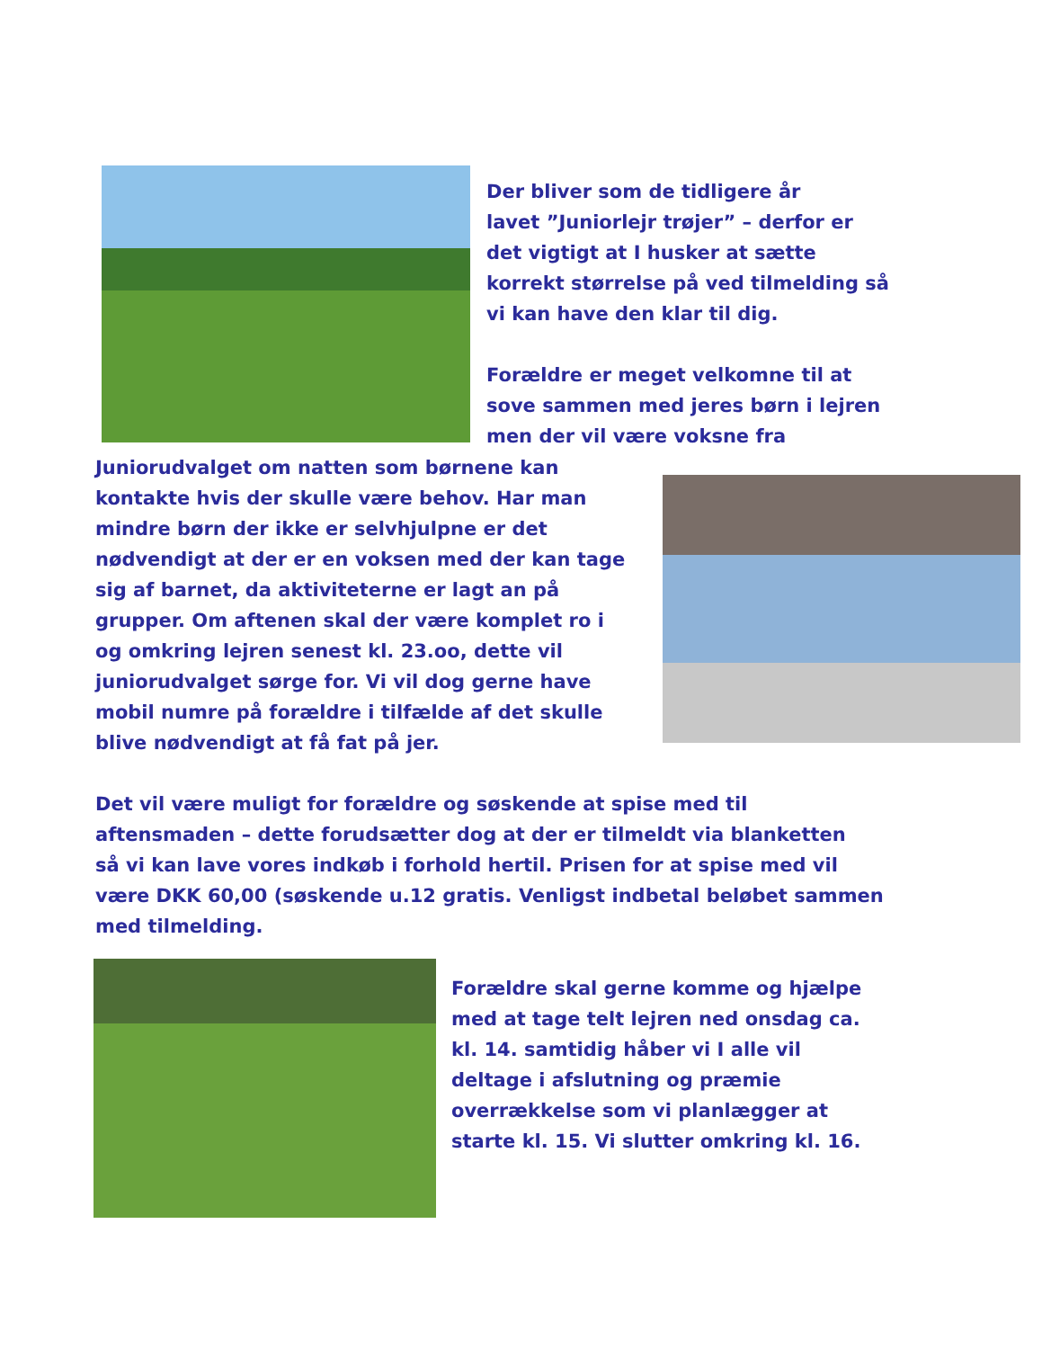Der bliver som de tidligere år
lavet ”Juniorlejr trøjer” – derfor er
det vigtigt at I husker at sætte
korrekt størrelse på ved tilmelding så
vi kan have den klar til dig.
Forældre er meget velkomne til at
sove sammen med jeres børn i lejren
men der vil være voksne fra
Juniorudvalget om natten som børnene kan
kontakte hvis der skulle være behov. Har man
mindre børn der ikke er selvhjulpne er det
nødvendigt at der er en voksen med der kan tage
sig af barnet, da aktiviteterne er lagt an på
grupper. Om aftenen skal der være komplet ro i
og omkring lejren senest kl. 23.oo, dette vil
juniorudvalget sørge for. Vi vil dog gerne have
mobil numre på forældre i tilfælde af det skulle
blive nødvendigt at få fat på jer.
Det vil være muligt for forældre og søskende at spise med til
aftensmaden – dette forudsætter dog at der er tilmeldt via blanketten
så vi kan lave vores indkøb i forhold hertil. Prisen for at spise med vil
være DKK 60,00 (søskende u.12 gratis. Venligst indbetal beløbet sammen
med tilmelding.
Forældre skal gerne komme og hjælpe
med at tage telt lejren ned onsdag ca.
kl. 14. samtidig håber vi I alle vil
deltage i afslutning og præmie
overrækkelse som vi planlægger at
starte kl. 15. Vi slutter omkring kl. 16.